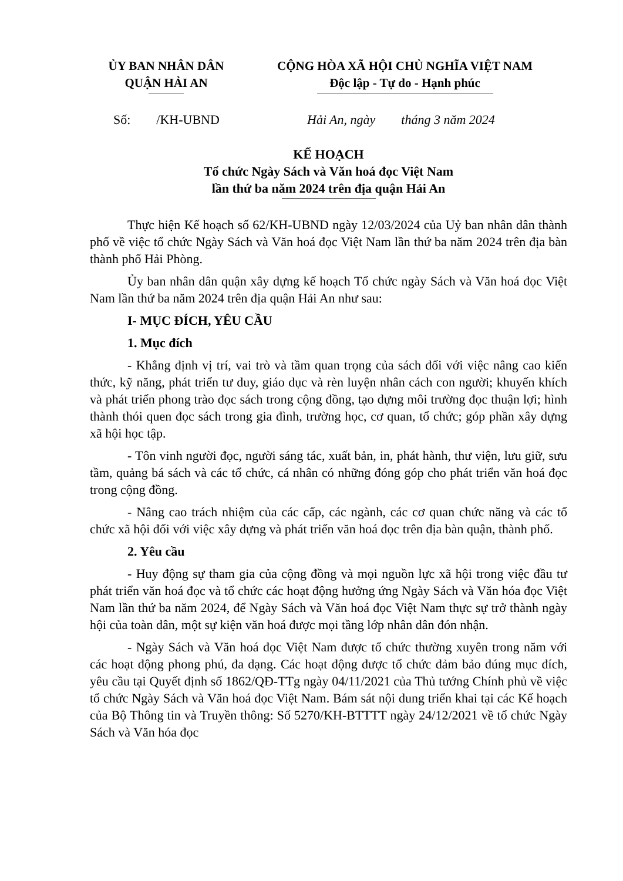ỦY BAN NHÂN DÂN
QUẬN HẢI AN
CỘNG HÒA XÃ HỘI CHỦ NGHĨA VIỆT NAM
Độc lập - Tự do - Hạnh phúc
Số: /KH-UBND Hải An, ngày tháng 3 năm 2024
KẾ HOẠCH
Tổ chức Ngày Sách và Văn hoá đọc Việt Nam
lần thứ ba năm 2024 trên địa quận Hải An
Thực hiện Kế hoạch số 62/KH-UBND ngày 12/03/2024 của Uỷ ban nhân dân thành phố về việc tổ chức Ngày Sách và Văn hoá đọc Việt Nam lần thứ ba năm 2024 trên địa bàn thành phố Hải Phòng.
Ủy ban nhân dân quận xây dựng kế hoạch Tổ chức ngày Sách và Văn hoá đọc Việt Nam lần thứ ba năm 2024 trên địa quận Hải An như sau:
I- MỤC ĐÍCH, YÊU CẦU
1. Mục đích
- Khẳng định vị trí, vai trò và tầm quan trọng của sách đối với việc nâng cao kiến thức, kỹ năng, phát triển tư duy, giáo dục và rèn luyện nhân cách con người; khuyến khích và phát triển phong trào đọc sách trong cộng đồng, tạo dựng môi trường đọc thuận lợi; hình thành thói quen đọc sách trong gia đình, trường học, cơ quan, tổ chức; góp phần xây dựng xã hội học tập.
- Tôn vinh người đọc, người sáng tác, xuất bản, in, phát hành, thư viện, lưu giữ, sưu tầm, quảng bá sách và các tổ chức, cá nhân có những đóng góp cho phát triển văn hoá đọc trong cộng đồng.
- Nâng cao trách nhiệm của các cấp, các ngành, các cơ quan chức năng và các tổ chức xã hội đối với việc xây dựng và phát triển văn hoá đọc trên địa bàn quận, thành phố.
2. Yêu cầu
- Huy động sự tham gia của cộng đồng và mọi nguồn lực xã hội trong việc đầu tư phát triển văn hoá đọc và tổ chức các hoạt động hưởng ứng Ngày Sách và Văn hóa đọc Việt Nam lần thứ ba năm 2024, để Ngày Sách và Văn hoá đọc Việt Nam thực sự trở thành ngày hội của toàn dân, một sự kiện văn hoá được mọi tầng lớp nhân dân đón nhận.
- Ngày Sách và Văn hoá đọc Việt Nam được tổ chức thường xuyên trong năm với các hoạt động phong phú, đa dạng. Các hoạt động được tổ chức đảm bảo đúng mục đích, yêu cầu tại Quyết định số 1862/QĐ-TTg ngày 04/11/2021 của Thủ tướng Chính phủ về việc tổ chức Ngày Sách và Văn hoá đọc Việt Nam. Bám sát nội dung triển khai tại các Kế hoạch của Bộ Thông tin và Truyền thông: Số 5270/KH-BTTTT ngày 24/12/2021 về tổ chức Ngày Sách và Văn hóa đọc